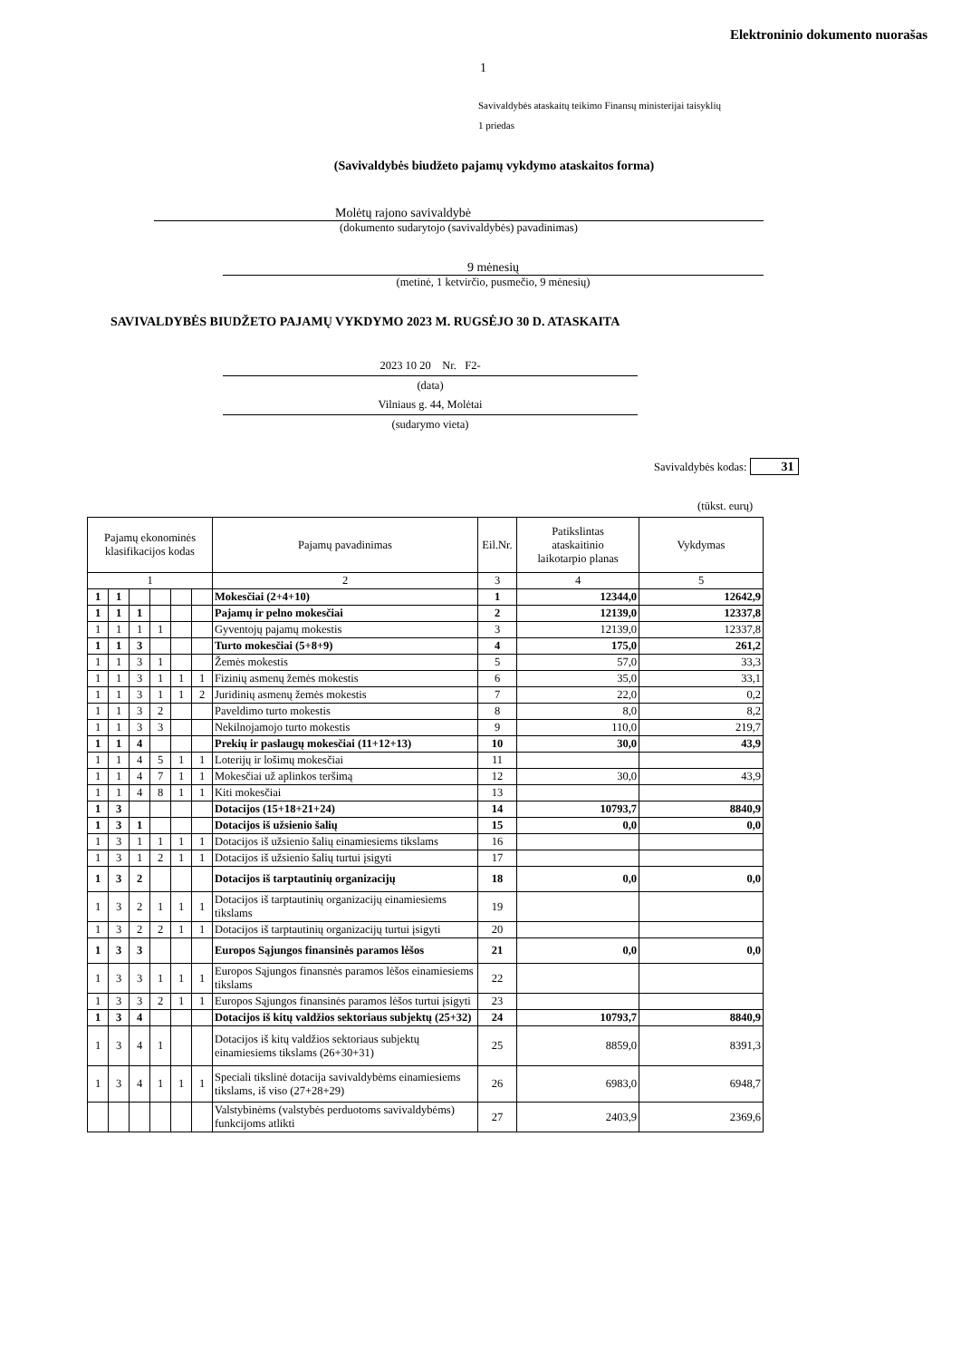Elektroninio dokumento nuorašas
1
Savivaldybės ataskaitų teikimo Finansų ministerijai taisyklių
1 priedas
(Savivaldybės biudžeto pajamų vykdymo ataskaitos forma)
Molėtų rajono savivaldybė
(dokumento sudarytojo (savivaldybės) pavadinimas)
9 mėnesių
(metinė, 1 ketvirčio, pusmečio, 9 mėnesių)
SAVIVALDYBĖS BIUDŽETO PAJAMŲ VYKDYMO 2023 M. RUGSĖJO 30 D. ATASKAITA
2023 10 20 Nr. F2-
(data)
Vilniaus g. 44, Molėtai
(sudarymo vieta)
Savivaldybės kodas: 31
(tūkst. eurų)
| Pajamų ekonominės klasifikacijos kodas | | | | | | Pajamų pavadinimas | Eil.Nr. | Patikslintas ataskaitinio laikotarpio planas | Vykdymas |
| --- | --- | --- | --- | --- | --- | --- | --- | --- | --- |
| 1 | | | | | | 2 | 3 | 4 | 5 |
| 1 | 1 | | | | | Mokesčiai (2+4+10) | 1 | 12344,0 | 12642,9 |
| 1 | 1 | 1 | | | | Pajamų ir pelno mokesčiai | 2 | 12139,0 | 12337,8 |
| 1 | 1 | 1 | 1 | | | Gyventojų pajamų mokestis | 3 | 12139,0 | 12337,8 |
| 1 | 1 | 3 | | | | Turto mokesčiai (5+8+9) | 4 | 175,0 | 261,2 |
| 1 | 1 | 3 | 1 | | | Žemės mokestis | 5 | 57,0 | 33,3 |
| 1 | 1 | 3 | 1 | 1 | 1 | Fizinių asmenų žemės mokestis | 6 | 35,0 | 33,1 |
| 1 | 1 | 3 | 1 | 1 | 2 | Juridinių asmenų žemės mokestis | 7 | 22,0 | 0,2 |
| 1 | 1 | 3 | 2 | | | Paveldimo turto mokestis | 8 | 8,0 | 8,2 |
| 1 | 1 | 3 | 3 | | | Nekilnojamojo turto mokestis | 9 | 110,0 | 219,7 |
| 1 | 1 | 4 | | | | Prekių ir paslaugų mokesčiai (11+12+13) | 10 | 30,0 | 43,9 |
| 1 | 1 | 4 | 5 | 1 | 1 | Loterijų ir lošimų mokesčiai | 11 | | |
| 1 | 1 | 4 | 7 | 1 | 1 | Mokesčiai už aplinkos teršimą | 12 | 30,0 | 43,9 |
| 1 | 1 | 4 | 8 | 1 | 1 | Kiti mokesčiai | 13 | | |
| 1 | 3 | | | | | Dotacijos (15+18+21+24) | 14 | 10793,7 | 8840,9 |
| 1 | 3 | 1 | | | | Dotacijos iš užsienio šalių | 15 | 0,0 | 0,0 |
| 1 | 3 | 1 | 1 | 1 | 1 | Dotacijos iš užsienio šalių einamiesiems tikslams | 16 | | |
| 1 | 3 | 1 | 2 | 1 | 1 | Dotacijos iš užsienio šalių turtui įsigyti | 17 | | |
| 1 | 3 | 2 | | | | Dotacijos iš tarptautinių organizacijų | 18 | 0,0 | 0,0 |
| 1 | 3 | 2 | 1 | 1 | 1 | Dotacijos iš tarptautinių organizacijų einamiesiems tikslams | 19 | | |
| 1 | 3 | 2 | 2 | 1 | 1 | Dotacijos iš tarptautinių organizacijų turtui įsigyti | 20 | | |
| 1 | 3 | 3 | | | | Europos Sąjungos finansinės paramos lėšos | 21 | 0,0 | 0,0 |
| 1 | 3 | 3 | 1 | 1 | 1 | Europos Sąjungos finansnės paramos lėšos einamiesiems tikslams | 22 | | |
| 1 | 3 | 3 | 2 | 1 | 1 | Europos Sąjungos finansinės paramos lėšos turtui įsigyti | 23 | | |
| 1 | 3 | 4 | | | | Dotacijos iš kitų valdžios sektoriaus subjektų (25+32) | 24 | 10793,7 | 8840,9 |
| 1 | 3 | 4 | 1 | | | Dotacijos iš kitų valdžios sektoriaus subjektų einamiesiems tikslams (26+30+31) | 25 | 8859,0 | 8391,3 |
| 1 | 3 | 4 | 1 | 1 | 1 | Speciali tikslinė dotacija savivaldybėms einamiesiems tikslams, iš viso (27+28+29) | 26 | 6983,0 | 6948,7 |
| | | | | | | Valstybinėms (valstybės perduotoms savivaldybėms) funkcijoms atlikti | 27 | 2403,9 | 2369,6 |